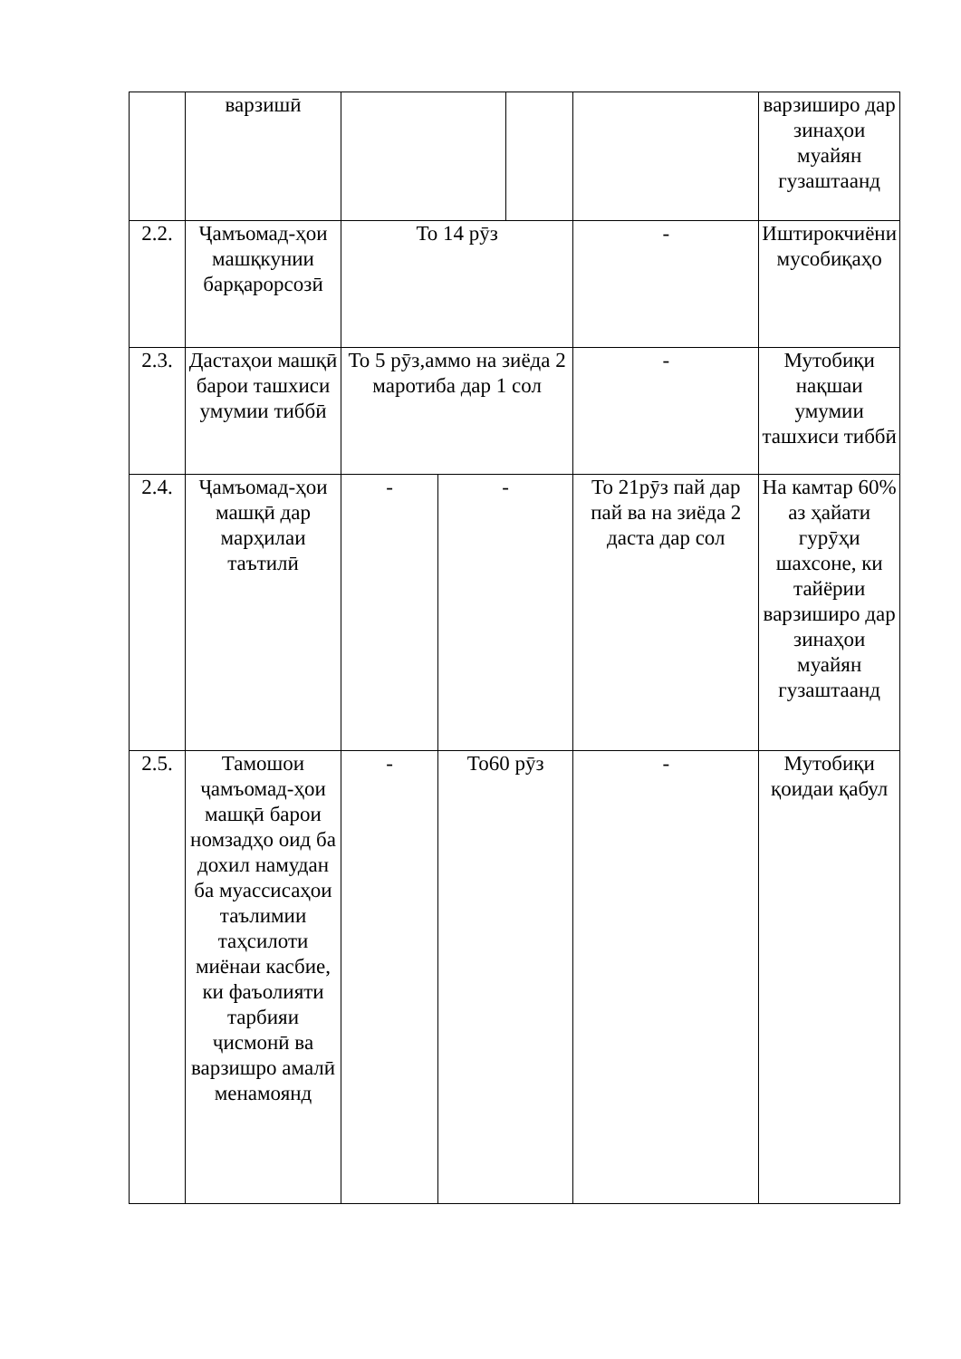| | варзишӣ | | | | | | варзиширо дар зинаҳои муайян гузаштаанд |
| 2.2. | Ҷамъомад-ҳои машқкунии барқарорсозӣ | То 14 рӯз | | | | - | Иштирокчиёни мусобиқаҳо |
| 2.3. | Дастаҳои машқӣ барои ташхиси умумии тиббӣ | То 5 рӯз,аммо на зиёда 2 маротиба дар 1 сол | | | | - | Мутобиқи нақшаи умумии ташхиси тиббӣ |
| 2.4. | Ҷамъомад-ҳои машқӣ дар марҳилаи таътилӣ | - | - | | То 21рӯз пай дар пай ва на зиёда 2 даста дар сол | | На камтар 60% аз ҳайати гурӯҳи шахсоне, ки тайёрии варзиширо дар зинаҳои муайян гузаштаанд |
| 2.5. | Тамошои ҷамъомад-ҳои машқӣ барои номзадҳо оид ба дохил намудан ба муассисаҳои таълимии таҳсилоти миёнаи касбие, ки фаъолияти тарбияи ҷисмонӣ ва варзишро амалӣ менамоянд | - | То60 рӯз | | | - | Мутобиқи қоидаи қабул |